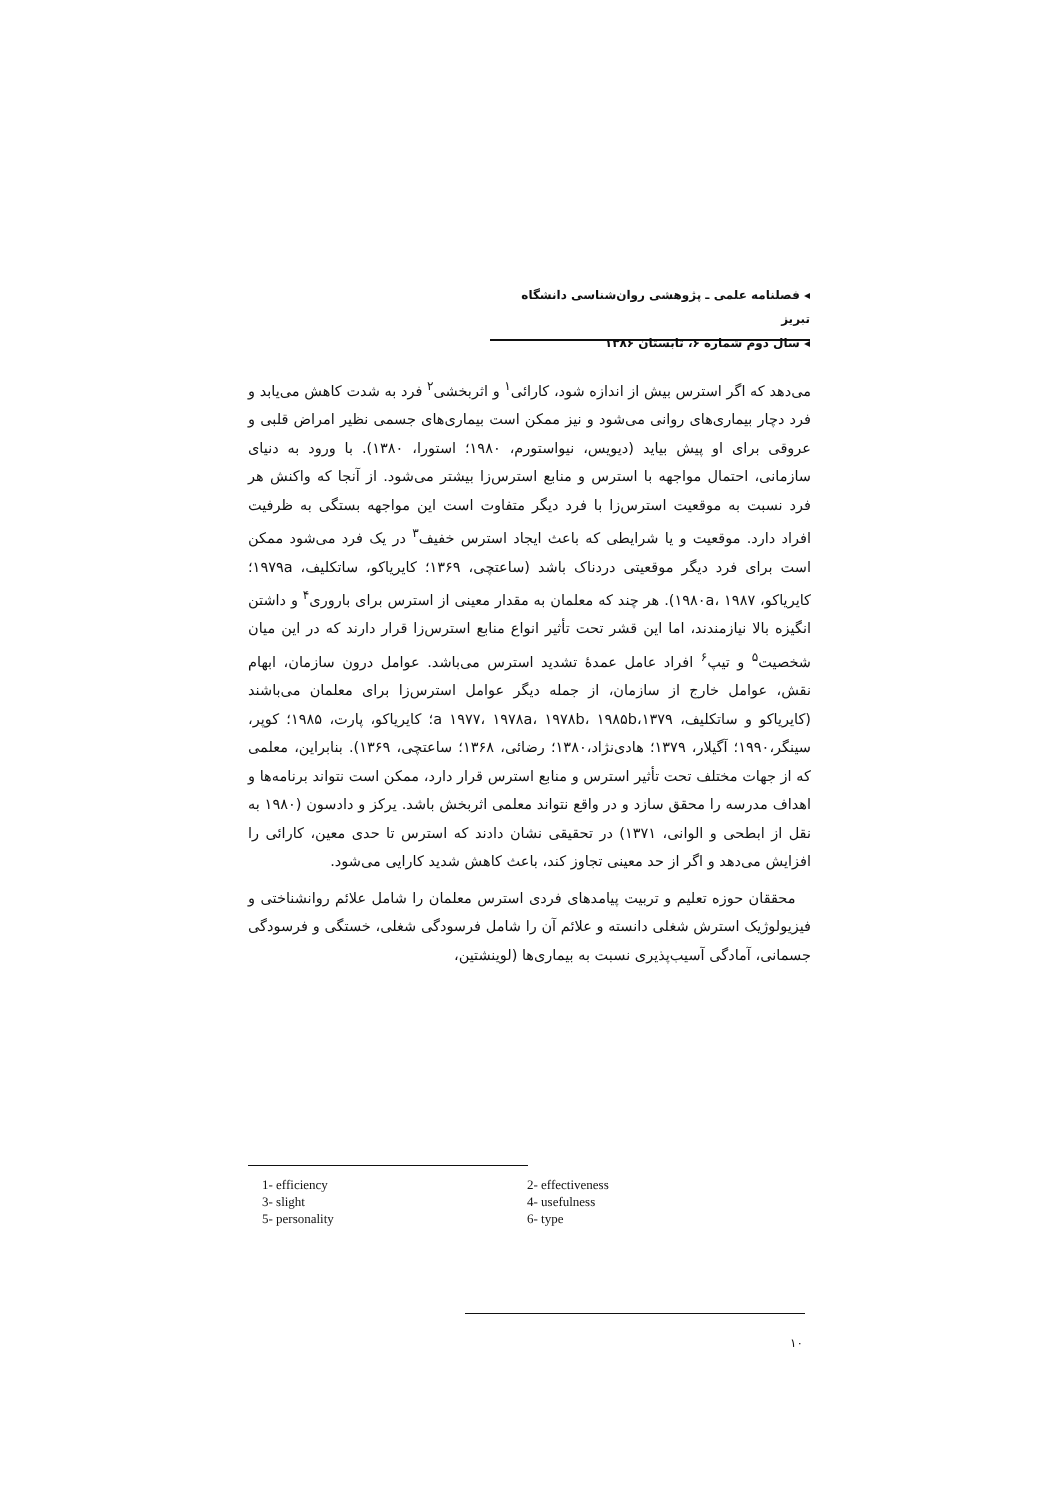◂ فصلنامه علمی ـ پژوهشی روان‌شناسی دانشگاه تبریز
◂ سال دوم شماره ۶، تابستان ۱۳۸۶
می‌دهد که اگر استرس بیش از اندازه شود، کارائی<sup>۱</sup> و اثربخشی<sup>۲</sup> فرد به شدت کاهش می‌یابد و فرد دچار بیماری‌های روانی می‌شود و نیز ممکن است بیماری‌های جسمی نظیر امراض قلبی و عروقی برای او پیش بیاید (دیویس، نیواستورم، ۱۹۸۰؛ استورا، ۱۳۸۰). با ورود به دنیای سازمانی، احتمال مواجهه با استرس و منابع استرس‌زا بیشتر می‌شود. از آنجا که واکنش هر فرد نسبت به موقعیت استرس‌زا با فرد دیگر متفاوت است این مواجهه بستگی به ظرفیت افراد دارد. موقعیت و یا شرایطی که باعث ایجاد استرس خفیف<sup>۳</sup> در یک فرد می‌شود ممکن است برای فرد دیگر موقعیتی دردناک باشد (ساعتچی، ۱۳۶۹؛ کایریاکو، ساتکلیف، ۱۹۷۹a؛ کایریاکو، ۱۹۸۰a، ۱۹۸۷). هر چند که معلمان به مقدار معینی از استرس برای باروری<sup>۴</sup> و داشتن انگیزه بالا نیازمندند، اما این قشر تحت تأثیر انواع منابع استرس‌زا قرار دارند که در این میان شخصیت<sup>۵</sup> و تیپ<sup>۶</sup> افراد عامل عمدهٔ تشدید استرس می‌باشد. عوامل درون سازمان، ابهام نقش، عوامل خارج از سازمان، از جمله دیگر عوامل استرس‌زا برای معلمان می‌باشند (کایریاکو و ساتکلیف، a ۱۹۷۷، ۱۹۷۸a، ۱۹۷۸b، ۱۹۸۵b،۱۳۷۹؛ کایریاکو، پارت، ۱۹۸۵؛ کوپر، سینگر،۱۹۹۰؛ آگیلار، ۱۳۷۹؛ هادی‌نژاد،۱۳۸۰؛ رضائی، ۱۳۶۸؛ ساعتچی، ۱۳۶۹). بنابراین، معلمی که از جهات مختلف تحت تأثیر استرس و منابع استرس قرار دارد، ممکن است نتواند برنامه‌ها و اهداف مدرسه را محقق سازد و در واقع نتواند معلمی اثربخش باشد. یرکز و دادسون (۱۹۸۰ به نقل از ابطحی و الوانی، ۱۳۷۱) در تحقیقی نشان دادند که استرس تا حدی معین، کارائی را افزایش می‌دهد و اگر از حد معینی تجاوز کند، باعث کاهش شدید کارایی می‌شود.
محققان حوزه تعلیم و تربیت پیامدهای فردی استرس معلمان را شامل علائم روانشناختی و فیزیولوژیک استرش شغلی دانسته و علائم آن را شامل فرسودگی شغلی، خستگی و فرسودگی جسمانی، آمادگی آسیب‌پذیری نسبت به بیماری‌ها (لوینشتین،
1- efficiency 2- effectiveness 3- slight 4- usefulness 5- personality 6- type
۱۰